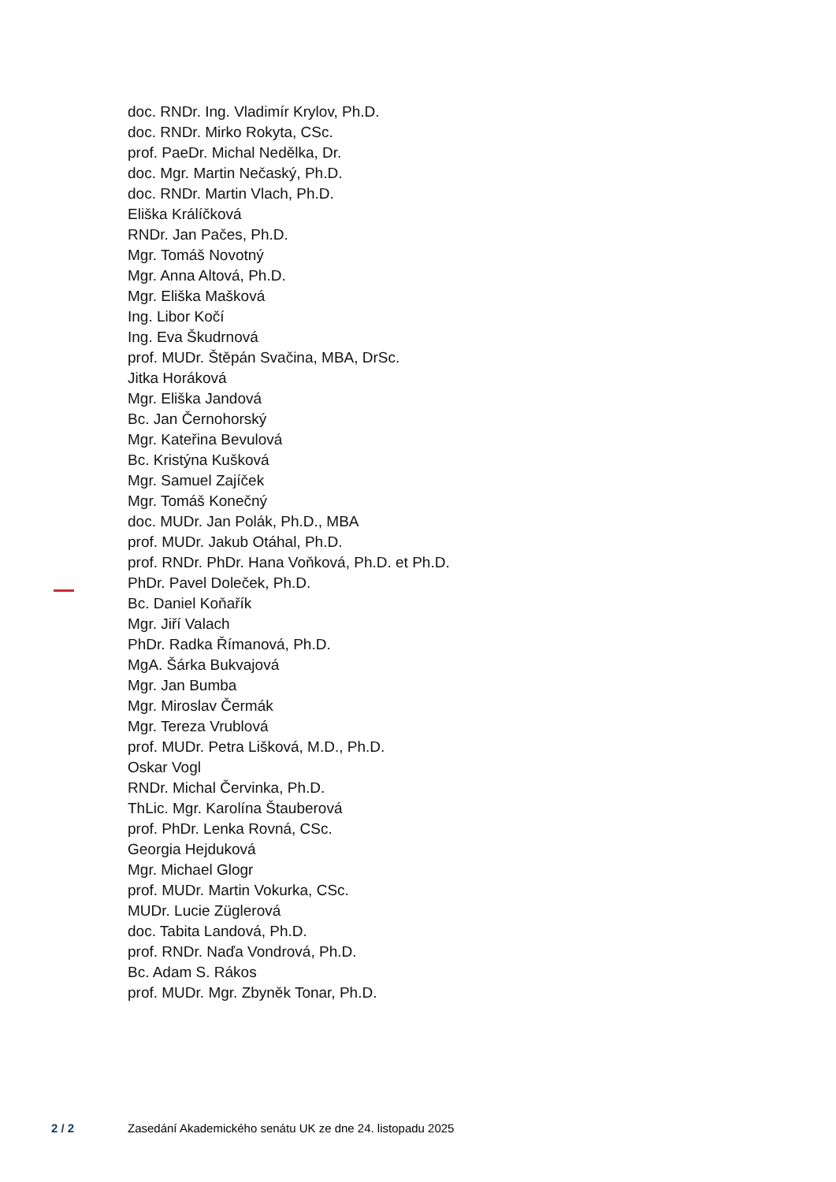doc. RNDr. Ing. Vladimír Krylov, Ph.D.
doc. RNDr. Mirko Rokyta, CSc.
prof. PaeDr. Michal Nedělka, Dr.
doc. Mgr. Martin Nečaský, Ph.D.
doc. RNDr. Martin Vlach, Ph.D.
Eliška Králíčková
RNDr. Jan Pačes, Ph.D.
Mgr. Tomáš Novotný
Mgr. Anna Altová, Ph.D.
Mgr. Eliška Mašková
Ing. Libor Kočí
Ing. Eva Škudrnová
prof. MUDr. Štěpán Svačina, MBA, DrSc.
Jitka Horáková
Mgr. Eliška Jandová
Bc. Jan Černohorský
Mgr. Kateřina Bevulová
Bc. Kristýna Kušková
Mgr. Samuel Zajíček
Mgr. Tomáš Konečný
doc. MUDr. Jan Polák, Ph.D., MBA
prof. MUDr. Jakub Otáhal, Ph.D.
prof. RNDr. PhDr. Hana Voňková, Ph.D. et Ph.D.
PhDr. Pavel Doleček, Ph.D.
Bc. Daniel Koňařík
Mgr. Jiří Valach
PhDr. Radka Římanová, Ph.D.
MgA. Šárka Bukvajová
Mgr. Jan Bumba
Mgr. Miroslav Čermák
Mgr. Tereza Vrublová
prof. MUDr. Petra Lišková, M.D., Ph.D.
Oskar Vogl
RNDr. Michal Červinka, Ph.D.
ThLic. Mgr. Karolína Štauberová
prof. PhDr. Lenka Rovná, CSc.
Georgia Hejduková
Mgr. Michael Glogr
prof. MUDr. Martin Vokurka, CSc.
MUDr. Lucie Züglerová
doc. Tabita Landová, Ph.D.
prof. RNDr. Naďa Vondrová, Ph.D.
Bc. Adam S. Rákos
prof. MUDr. Mgr. Zbyněk Tonar, Ph.D.
2 / 2 Zasedání Akademického senátu UK ze dne 24. listopadu 2025